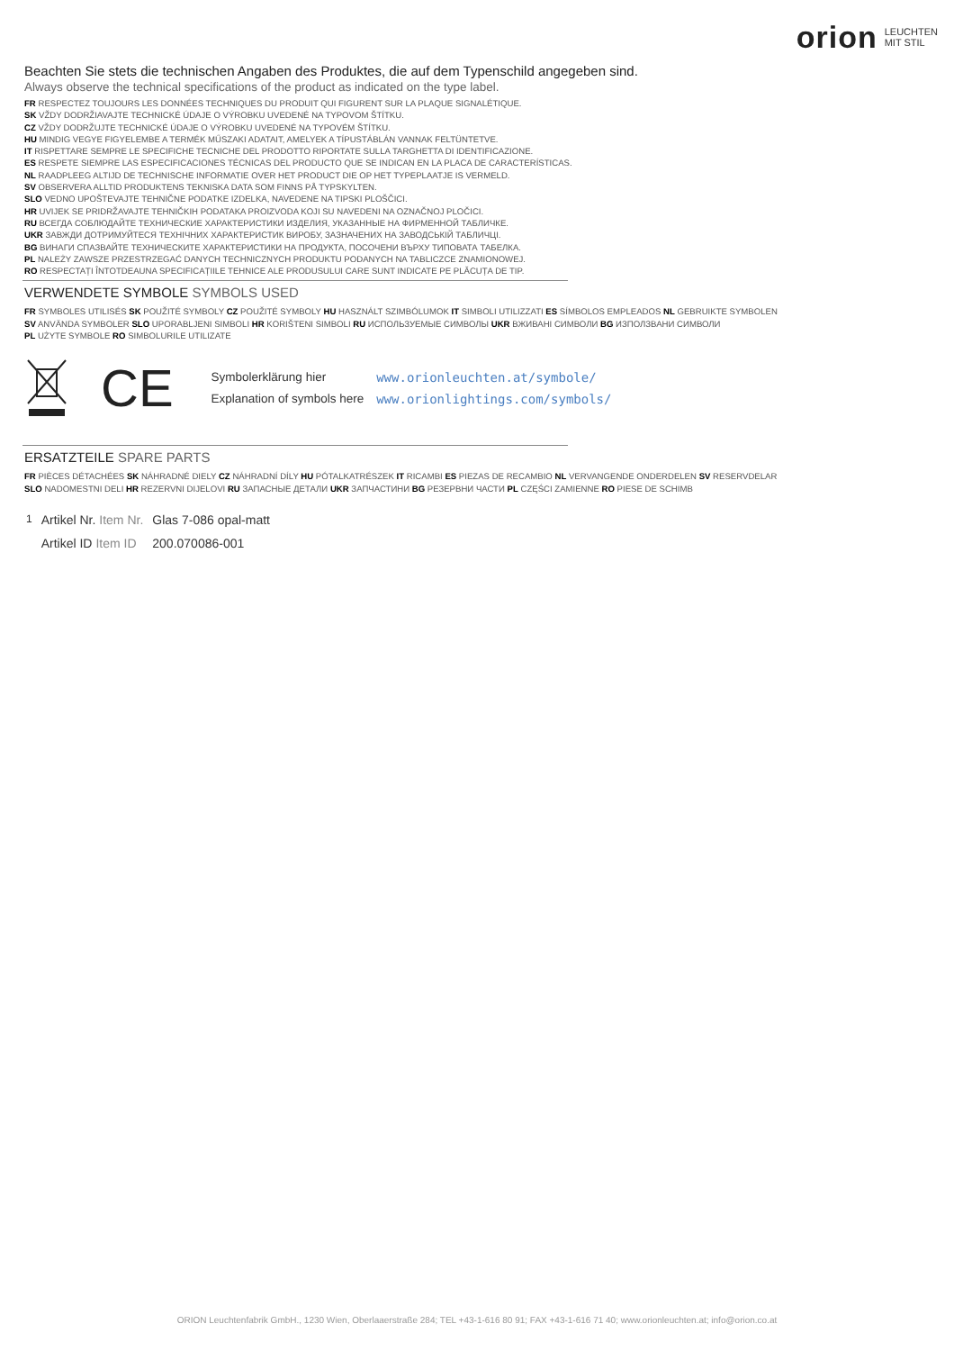orion LEUCHTEN
MIT STIL
Beachten Sie stets die technischen Angaben des Produktes, die auf dem Typenschild angegeben sind.
Always observe the technical specifications of the product as indicated on the type label.
FR RESPECTEZ TOUJOURS LES DONNÉES TECHNIQUES DU PRODUIT QUI FIGURENT SUR LA PLAQUE SIGNALÉTIQUE.
SK VŽDY DODRŽIAVAJTE TECHNICKÉ ÚDAJE O VÝROBKU UVEDENÉ NA TYPOVOM ŠTÍTKU.
CZ VŽDY DODRŽUJTE TECHNICKÉ ÚDAJE O VÝROBKU UVEDENÉ NA TYPOVÉM ŠTÍTKU.
HU MINDIG VEGYE FIGYELEMBE A TERMÉK MŰSZAKI ADATAIT, AMELYEK A TÍPUSTÁBLÁN VANNAK FELTÜNTETVE.
IT RISPETTARE SEMPRE LE SPECIFICHE TECNICHE DEL PRODOTTO RIPORTATE SULLA TARGHETTA DI IDENTIFICAZIONE.
ES RESPETE SIEMPRE LAS ESPECIFICACIONES TÉCNICAS DEL PRODUCTO QUE SE INDICAN EN LA PLACA DE CARACTERÍSTICAS.
NL RAADPLEEG ALTIJD DE TECHNISCHE INFORMATIE OVER HET PRODUCT DIE OP HET TYPEPLAATJE IS VERMELD.
SV OBSERVERA ALLTID PRODUKTENS TEKNISKA DATA SOM FINNS PÅ TYPSKYLTEN.
SLO VEDNO UPOŠTEVAJTE TEHNIČNE PODATKE IZDELKA, NAVEDENE NA TIPSKI PLOŠČICI.
HR UVIJEK SE PRIDRŽAVAJTE TEHNIČKIH PODATAKA PROIZVODA KOJI SU NAVEDENI NA OZNAČNOJ PLOČICI.
RU ВСЕГДА СОБЛЮДАЙТЕ ТЕХНИЧЕСКИЕ ХАРАКТЕРИСТИКИ ИЗДЕЛИЯ, УКАЗАННЫЕ НА ФИРМЕННОЙ ТАБЛИЧКЕ.
UKR ЗАВЖДИ ДОТРИМУЙТЕСЯ ТЕХНІЧНИХ ХАРАКТЕРИСТИК ВИРОБУ, ЗАЗНАЧЕНИХ НА ЗАВОДСЬКІЙ ТАБЛИЧЦІ.
BG ВИНАГИ СПАЗВАЙТЕ ТЕХНИЧЕСКИТЕ ХАРАКТЕРИСТИКИ НА ПРОДУКТА, ПОСОЧЕНИ ВЪРХУ ТИПОВАТА ТАБЕЛКА.
PL NALEŻY ZAWSZE PRZESTRZEGAĆ DANYCH TECHNICZNYCH PRODUKTU PODANYCH NA TABLICZCE ZNAMIONOWEJ.
RO RESPECTAȚI ÎNTOTDEAUNA SPECIFICAȚIILE TEHNICE ALE PRODUSULUI CARE SUNT INDICATE PE PLĂCUȚA DE TIP.
VERWENDETE SYMBOLE SYMBOLS USED
FR SYMBOLES UTILISÉS SK POUŽITÉ SYMBOLY CZ POUŽITÉ SYMBOLY HU HASZNÁLT SZIMBÓLUMOK IT SIMBOLI UTILIZZATI ES SÍMBOLOS EMPLEADOS NL GEBRUIKTE SYMBOLEN
SV ANVÄNDA SYMBOLER SLO UPORABLJENI SIMBOLI HR KORIŠTENI SIMBOLI RU ИСПОЛЬЗУЕМЫЕ СИМВОЛЫ UKR ВЖИВАНІ СИМВОЛИ BG ИЗПОЛЗВАНИ СИМВОЛИ
PL UŻYTE SYMBOLE RO SIMBOLURILE UTILIZATE
CE
| Symbolerklärung hier | www.orionleuchten.at/symbole/ |
| Explanation of symbols here | www.orionlightings.com/symbols/ |
ERSATZTEILE SPARE PARTS
FR PIÈCES DÉTACHÉES SK NÁHRADNÉ DIELY CZ NÁHRADNÍ DÍLY HU PÓTALKATRÉSZEK IT RICAMBI ES PIEZAS DE RECAMBIO NL VERVANGENDE ONDERDELEN SV RESERVDELAR
SLO NADOMESTNI DELI HR REZERVNI DIJELOVI RU ЗАПАСНЫЕ ДЕТАЛИ UKR ЗАПЧАСТИНИ BG РЕЗЕРВНИ ЧАСТИ PL CZĘŚCI ZAMIENNE RO PIESE DE SCHIMB
| 1 | Artikel Nr. Item Nr. | Glas 7-086 opal-matt |
| | Artikel ID Item ID | 200.070086-001 |
ORION Leuchtenfabrik GmbH., 1230 Wien, Oberlaaerstraße 284; TEL +43-1-616 80 91; FAX +43-1-616 71 40; www.orionleuchten.at; info@orion.co.at